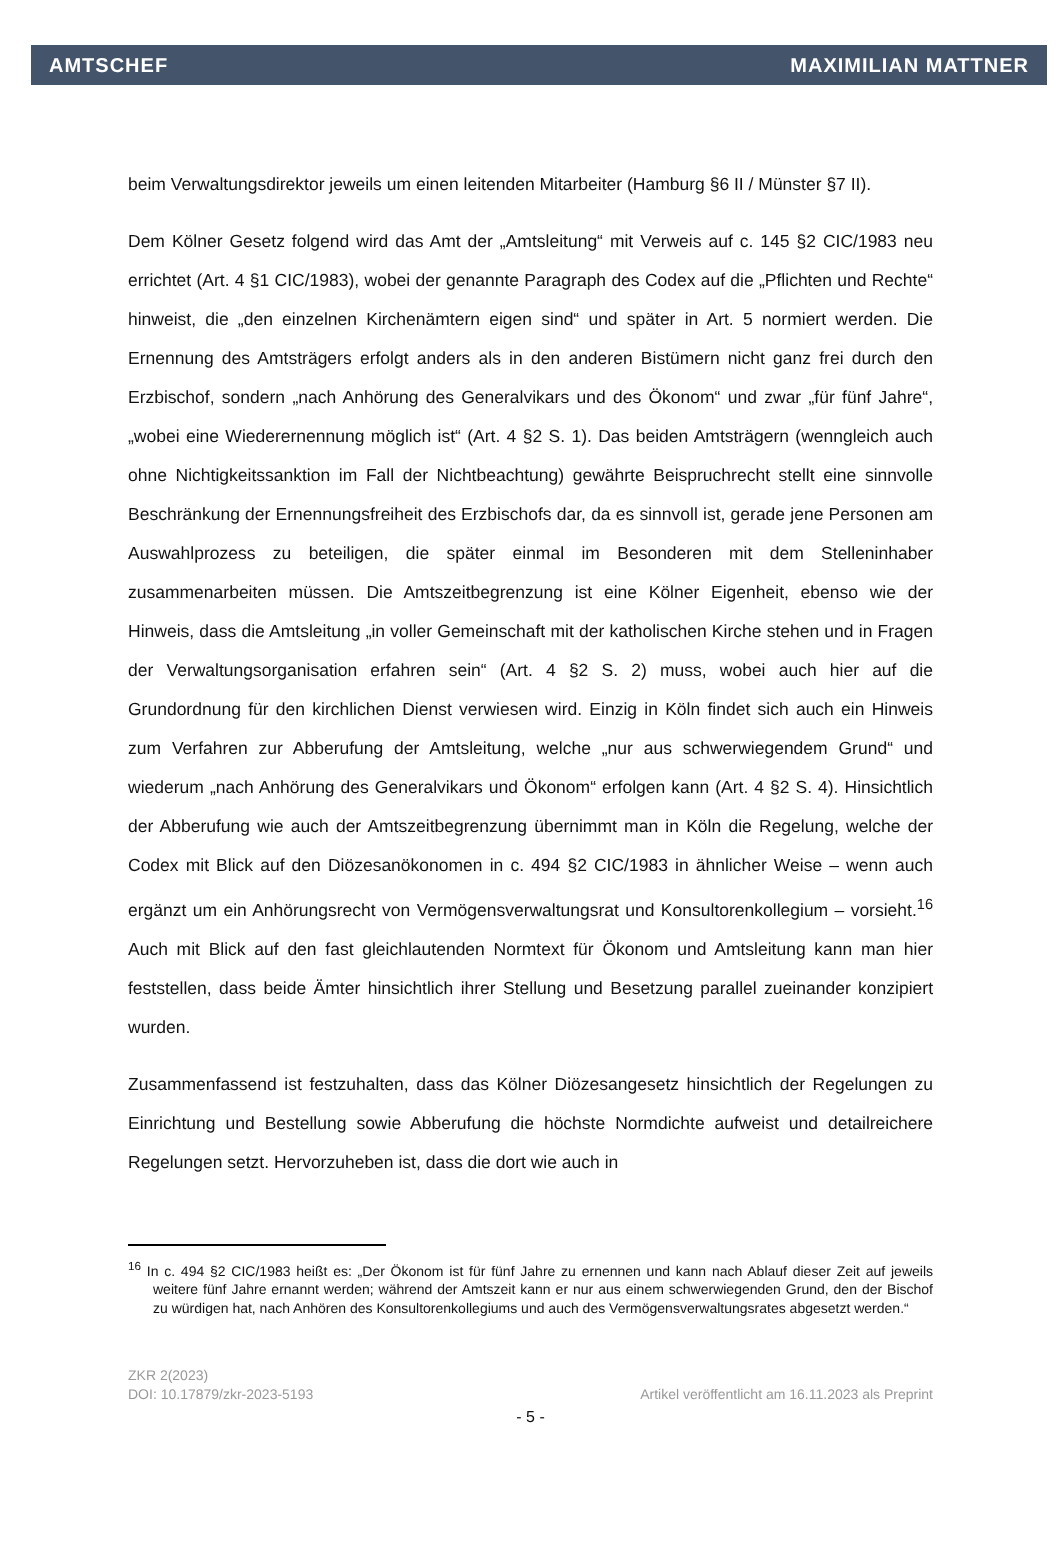AMTSCHEF MAXIMILIAN MATTNER
beim Verwaltungsdirektor jeweils um einen leitenden Mitarbeiter (Hamburg §6 II / Münster §7 II).
Dem Kölner Gesetz folgend wird das Amt der „Amtsleitung“ mit Verweis auf c. 145 §2 CIC/1983 neu errichtet (Art. 4 §1 CIC/1983), wobei der genannte Paragraph des Codex auf die „Pflichten und Rechte“ hinweist, die „den einzelnen Kirchenämtern eigen sind“ und später in Art. 5 normiert werden. Die Ernennung des Amtsträgers erfolgt anders als in den anderen Bistümern nicht ganz frei durch den Erzbischof, sondern „nach Anhörung des Generalvikars und des Ökonom“ und zwar „für fünf Jahre“, „wobei eine Wiederernennung möglich ist“ (Art. 4 §2 S. 1). Das beiden Amtsträgern (wenngleich auch ohne Nichtigkeitssanktion im Fall der Nichtbeachtung) gewährte Beispruchrecht stellt eine sinnvolle Beschränkung der Ernennungsfreiheit des Erzbischofs dar, da es sinnvoll ist, gerade jene Personen am Auswahlprozess zu beteiligen, die später einmal im Besonderen mit dem Stelleninhaber zusammenarbeiten müssen. Die Amtszeitbegrenzung ist eine Kölner Eigenheit, ebenso wie der Hinweis, dass die Amtsleitung „in voller Gemeinschaft mit der katholischen Kirche stehen und in Fragen der Verwaltungsorganisation erfahren sein“ (Art. 4 §2 S. 2) muss, wobei auch hier auf die Grundordnung für den kirchlichen Dienst verwiesen wird. Einzig in Köln findet sich auch ein Hinweis zum Verfahren zur Abberufung der Amtsleitung, welche „nur aus schwerwiegendem Grund“ und wiederum „nach Anhörung des Generalvikars und Ökonom“ erfolgen kann (Art. 4 §2 S. 4). Hinsichtlich der Abberufung wie auch der Amtszeitbegrenzung übernimmt man in Köln die Regelung, welche der Codex mit Blick auf den Diözesanökonomen in c. 494 §2 CIC/1983 in ähnlicher Weise – wenn auch ergänzt um ein Anhörungsrecht von Vermögensverwaltungsrat und Konsultorenkollegium – vorsieht.<sup>16</sup> Auch mit Blick auf den fast gleichlautenden Normtext für Ökonom und Amtsleitung kann man hier feststellen, dass beide Ämter hinsichtlich ihrer Stellung und Besetzung parallel zueinander konzipiert wurden.
Zusammenfassend ist festzuhalten, dass das Kölner Diözesangesetz hinsichtlich der Regelungen zu Einrichtung und Bestellung sowie Abberufung die höchste Normdichte aufweist und detailreichere Regelungen setzt. Hervorzuheben ist, dass die dort wie auch in
<sup>16</sup> In c. 494 §2 CIC/1983 heißt es: „Der Ökonom ist für fünf Jahre zu ernennen und kann nach Ablauf dieser Zeit auf jeweils weitere fünf Jahre ernannt werden; während der Amtszeit kann er nur aus einem schwerwiegenden Grund, den der Bischof zu würdigen hat, nach Anhören des Konsultorenkollegiums und auch des Vermögensverwaltungsrates abgesetzt werden.“
ZKR 2(2023)
DOI: 10.17879/zkr-2023-5193 Artikel veröffentlicht am 16.11.2023 als Preprint
- 5 -